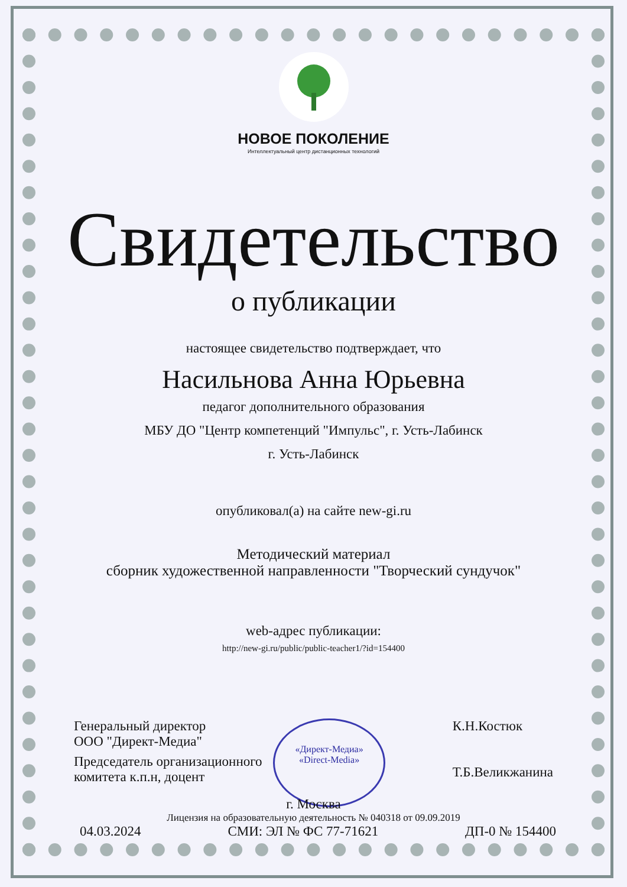НОВОЕ ПОКОЛЕНИЕ
Интеллектуальный центр дистанционных технологий
Свидетельство
о публикации
настоящее свидетельство подтверждает, что
Насильнова Анна Юрьевна
педагог дополнительного образования
МБУ ДО "Центр компетенций "Импульс", г. Усть-Лабинск
г. Усть-Лабинск
опубликовал(а) на сайте new-gi.ru
Методический материал
сборник художественной направленности "Творческий сундучок"
web-адрес публикации:
http://new-gi.ru/public/public-teacher1/?id=154400
Генеральный директор
ООО "Директ-Медиа"
«Директ-Медиа»
«Direct-Media»
К.Н.Костюк
Т.Б.Великжанина
Председатель организационного
комитета к.п.н, доцент
г. Москва
Лицензия на образовательную деятельность № 040318 от 09.09.2019
04.03.2024 СМИ: ЭЛ № ФС 77-71621 ДП-0 № 154400